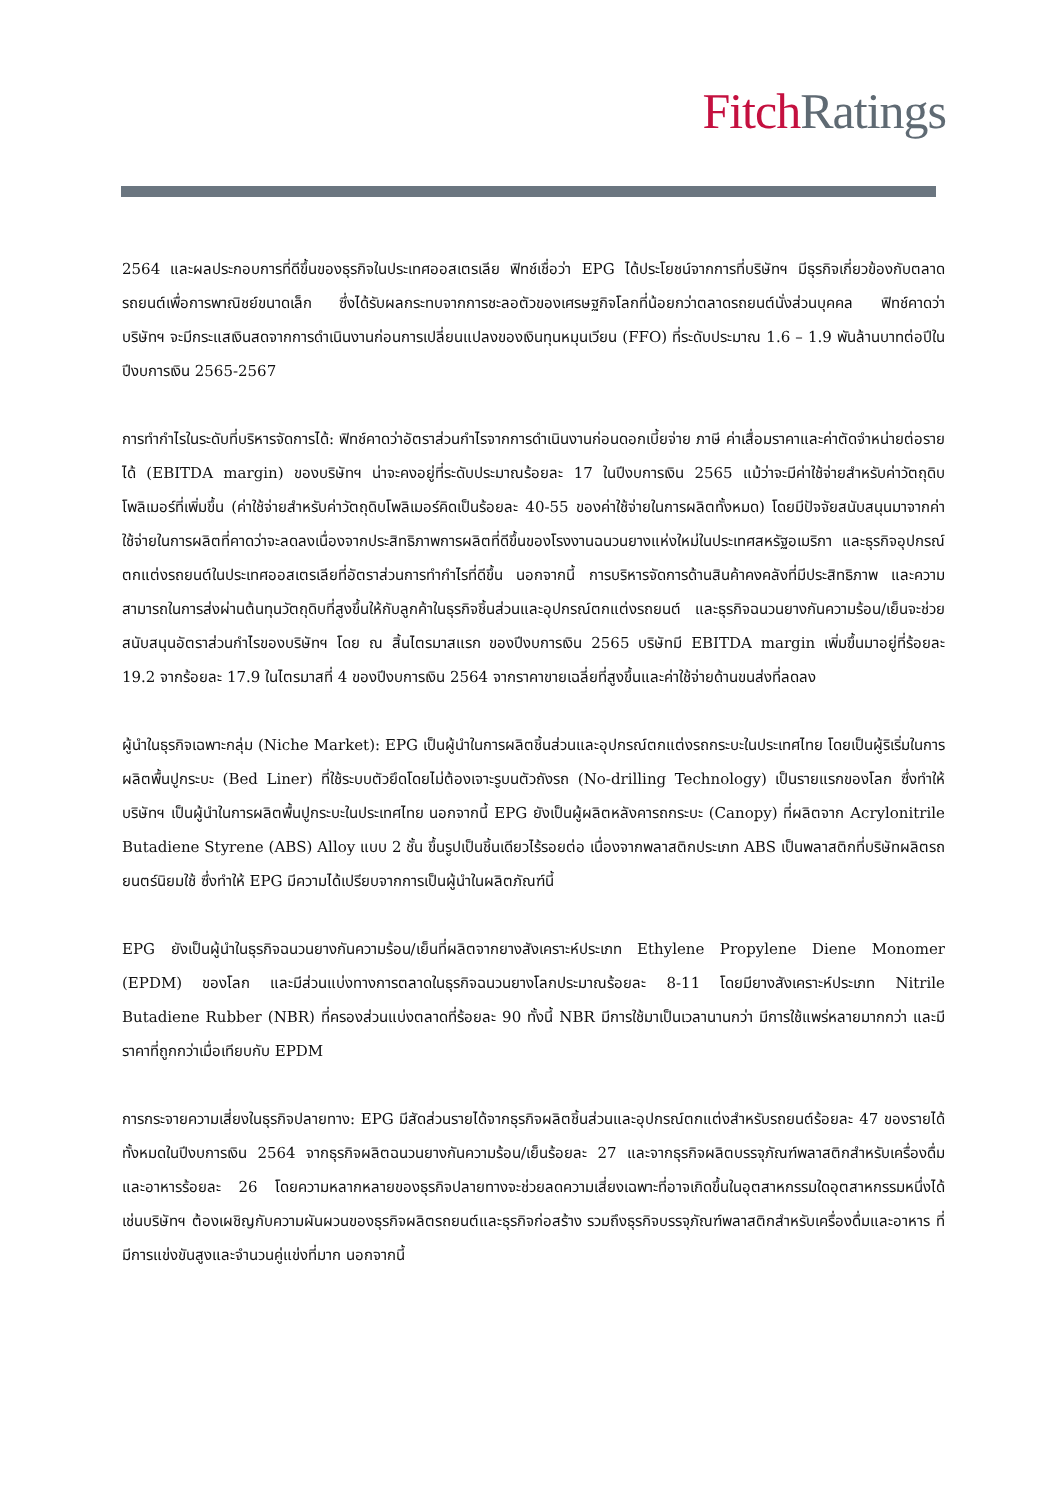Fitch Ratings
2564 และผลประกอบการที่ดีขึ้นของธุรกิจในประเทศออสเตรเลีย ฟิทช์เชื่อว่า EPG ได้ประโยชน์จากการที่บริษัทฯ มีธุรกิจเกี่ยวข้องกับตลาดรถยนต์เพื่อการพาณิชย์ขนาดเล็ก ซึ่งได้รับผลกระทบจากการชะลอตัวของเศรษฐกิจโลกที่น้อยกว่าตลาดรถยนต์นั่งส่วนบุคคล ฟิทช์คาดว่า บริษัทฯ จะมีกระแสเงินสดจากการดำเนินงานก่อนการเปลี่ยนแปลงของเงินทุนหมุนเวียน (FFO) ที่ระดับประมาณ 1.6 – 1.9 พันล้านบาทต่อปีในปีงบการเงิน 2565-2567
การทำกำไรในระดับที่บริหารจัดการได้: ฟิทช์คาดว่าอัตราส่วนกำไรจากการดำเนินงานก่อนดอกเบี้ยจ่าย ภาษี ค่าเสื่อมราคาและค่าตัดจำหน่ายต่อรายได้ (EBITDA margin) ของบริษัทฯ น่าจะคงอยู่ที่ระดับประมาณร้อยละ 17 ในปีงบการเงิน 2565 แม้ว่าจะมีค่าใช้จ่ายสำหรับค่าวัตถุดิบโพลิเมอร์ที่เพิ่มขึ้น (ค่าใช้จ่ายสำหรับค่าวัตถุดิบโพลิเมอร์คิดเป็นร้อยละ 40-55 ของค่าใช้จ่ายในการผลิตทั้งหมด) โดยมีปัจจัยสนับสนุนมาจากค่าใช้จ่ายในการผลิตที่คาดว่าจะลดลงเนื่องจากประสิทธิภาพการผลิตที่ดีขึ้นของโรงงานฉนวนยางแห่งใหม่ในประเทศสหรัฐอเมริกา และธุรกิจอุปกรณ์ตกแต่งรถยนต์ในประเทศออสเตรเลียที่อัตราส่วนการทำกำไรที่ดีขึ้น นอกจากนี้ การบริหารจัดการด้านสินค้าคงคลังที่มีประสิทธิภาพ และความสามารถในการส่งผ่านต้นทุนวัตถุดิบที่สูงขึ้นให้กับลูกค้าในธุรกิจชิ้นส่วนและอุปกรณ์ตกแต่งรถยนต์ และธุรกิจฉนวนยางกันความร้อน/เย็นจะช่วยสนับสนุนอัตราส่วนกำไรของบริษัทฯ โดย ณ สิ้นไตรมาสแรก ของปีงบการเงิน 2565 บริษัทมี EBITDA margin เพิ่มขึ้นมาอยู่ที่ร้อยละ 19.2 จากร้อยละ 17.9 ในไตรมาสที่ 4 ของปีงบการเงิน 2564 จากราคาขายเฉลี่ยที่สูงขึ้นและค่าใช้จ่ายด้านขนส่งที่ลดลง
ผู้นำในธุรกิจเฉพาะกลุ่ม (Niche Market): EPG เป็นผู้นำในการผลิตชิ้นส่วนและอุปกรณ์ตกแต่งรถกระบะในประเทศไทย โดยเป็นผู้ริเริ่มในการผลิตพื้นปูกระบะ (Bed Liner) ที่ใช้ระบบตัวยึดโดยไม่ต้องเจาะรูบนตัวถังรถ (No-drilling Technology) เป็นรายแรกของโลก ซึ่งทำให้บริษัทฯ เป็นผู้นำในการผลิตพื้นปูกระบะในประเทศไทย นอกจากนี้ EPG ยังเป็นผู้ผลิตหลังคารถกระบะ (Canopy) ที่ผลิตจาก Acrylonitrile Butadiene Styrene (ABS) Alloy แบบ 2 ชั้น ขึ้นรูปเป็นชิ้นเดียวไร้รอยต่อ เนื่องจากพลาสติกประเภท ABS เป็นพลาสติกที่บริษัทผลิตรถยนตร์นิยมใช้ ซึ่งทำให้ EPG มีความได้เปรียบจากการเป็นผู้นำในผลิตภัณฑ์นี้
EPG ยังเป็นผู้นำในธุรกิจฉนวนยางกันความร้อน/เย็นที่ผลิตจากยางสังเคราะห์ประเภท Ethylene Propylene Diene Monomer (EPDM) ของโลก และมีส่วนแบ่งทางการตลาดในธุรกิจฉนวนยางโลกประมาณร้อยละ 8-11 โดยมียางสังเคราะห์ประเภท Nitrile Butadiene Rubber (NBR) ที่ครองส่วนแบ่งตลาดที่ร้อยละ 90 ทั้งนี้ NBR มีการใช้มาเป็นเวลานานกว่า มีการใช้แพร่หลายมากกว่า และมีราคาที่ถูกกว่าเมื่อเทียบกับ EPDM
การกระจายความเสี่ยงในธุรกิจปลายทาง: EPG มีสัดส่วนรายได้จากธุรกิจผลิตชิ้นส่วนและอุปกรณ์ตกแต่งสำหรับรถยนต์ร้อยละ 47 ของรายได้ทั้งหมดในปีงบการเงิน 2564 จากธุรกิจผลิตฉนวนยางกันความร้อน/เย็นร้อยละ 27 และจากธุรกิจผลิตบรรจุภัณฑ์พลาสติกสำหรับเครื่องดื่มและอาหารร้อยละ 26 โดยความหลากหลายของธุรกิจปลายทางจะช่วยลดความเสี่ยงเฉพาะที่อาจเกิดขึ้นในอุตสาหกรรมใดอุตสาหกรรมหนึ่งได้ เช่นบริษัทฯ ต้องเผชิญกับความผันผวนของธุรกิจผลิตรถยนต์และธุรกิจก่อสร้าง รวมถึงธุรกิจบรรจุภัณฑ์พลาสติกสำหรับเครื่องดื่มและอาหาร ที่มีการแข่งขันสูงและจำนวนคู่แข่งที่มาก นอกจากนี้